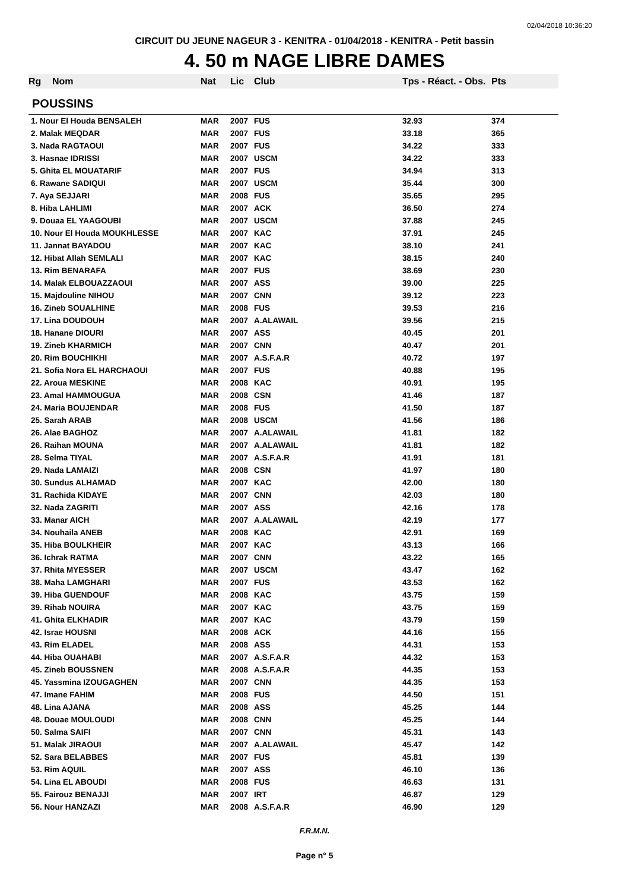02/04/2018 10:36:20
CIRCUIT DU JEUNE NAGEUR 3 - KENITRA - 01/04/2018 - KENITRA - Petit bassin
4. 50 m NAGE LIBRE DAMES
| Rg | Nom | Nat | Lic | Club | Tps - Réact. - Obs. | Pts |
| --- | --- | --- | --- | --- | --- | --- |
| POUSSINS | | | | | | |
| 1. Nour El Houda BENSALEH | | MAR | 2007 | FUS | 32.93 | 374 |
| 2. Malak MEQDAR | | MAR | 2007 | FUS | 33.18 | 365 |
| 3. Nada RAGTAOUI | | MAR | 2007 | FUS | 34.22 | 333 |
| 3. Hasnae IDRISSI | | MAR | 2007 | USCM | 34.22 | 333 |
| 5. Ghita EL MOUATARIF | | MAR | 2007 | FUS | 34.94 | 313 |
| 6. Rawane SADIQUI | | MAR | 2007 | USCM | 35.44 | 300 |
| 7. Aya SEJJARI | | MAR | 2008 | FUS | 35.65 | 295 |
| 8. Hiba LAHLIMI | | MAR | 2007 | ACK | 36.50 | 274 |
| 9. Douaa EL YAAGOUBI | | MAR | 2007 | USCM | 37.88 | 245 |
| 10. Nour El Houda MOUKHLESSE | | MAR | 2007 | KAC | 37.91 | 245 |
| 11. Jannat BAYADOU | | MAR | 2007 | KAC | 38.10 | 241 |
| 12. Hibat Allah SEMLALI | | MAR | 2007 | KAC | 38.15 | 240 |
| 13. Rim BENARAFA | | MAR | 2007 | FUS | 38.69 | 230 |
| 14. Malak ELBOUAZZAOUI | | MAR | 2007 | ASS | 39.00 | 225 |
| 15. Majdouline NIHOU | | MAR | 2007 | CNN | 39.12 | 223 |
| 16. Zineb SOUALHINE | | MAR | 2008 | FUS | 39.53 | 216 |
| 17. Lina DOUDOUH | | MAR | 2007 | A.ALAWAIL | 39.56 | 215 |
| 18. Hanane DIOURI | | MAR | 2007 | ASS | 40.45 | 201 |
| 19. Zineb KHARMICH | | MAR | 2007 | CNN | 40.47 | 201 |
| 20. Rim BOUCHIKHI | | MAR | 2007 | A.S.F.A.R | 40.72 | 197 |
| 21. Sofia Nora EL HARCHAOUI | | MAR | 2007 | FUS | 40.88 | 195 |
| 22. Aroua MESKINE | | MAR | 2008 | KAC | 40.91 | 195 |
| 23. Amal HAMMOUGUA | | MAR | 2008 | CSN | 41.46 | 187 |
| 24. Maria BOUJENDAR | | MAR | 2008 | FUS | 41.50 | 187 |
| 25. Sarah ARAB | | MAR | 2008 | USCM | 41.56 | 186 |
| 26. Alae BAGHOZ | | MAR | 2007 | A.ALAWAIL | 41.81 | 182 |
| 26. Raihan MOUNA | | MAR | 2007 | A.ALAWAIL | 41.81 | 182 |
| 28. Selma TIYAL | | MAR | 2007 | A.S.F.A.R | 41.91 | 181 |
| 29. Nada LAMAIZI | | MAR | 2008 | CSN | 41.97 | 180 |
| 30. Sundus ALHAMAD | | MAR | 2007 | KAC | 42.00 | 180 |
| 31. Rachida KIDAYE | | MAR | 2007 | CNN | 42.03 | 180 |
| 32. Nada ZAGRITI | | MAR | 2007 | ASS | 42.16 | 178 |
| 33. Manar AICH | | MAR | 2007 | A.ALAWAIL | 42.19 | 177 |
| 34. Nouhaila ANEB | | MAR | 2008 | KAC | 42.91 | 169 |
| 35. Hiba BOULKHEIR | | MAR | 2007 | KAC | 43.13 | 166 |
| 36. Ichrak RATMA | | MAR | 2007 | CNN | 43.22 | 165 |
| 37. Rhita MYESSER | | MAR | 2007 | USCM | 43.47 | 162 |
| 38. Maha LAMGHARI | | MAR | 2007 | FUS | 43.53 | 162 |
| 39. Hiba GUENDOUF | | MAR | 2008 | KAC | 43.75 | 159 |
| 39. Rihab NOUIRA | | MAR | 2007 | KAC | 43.75 | 159 |
| 41. Ghita ELKHADIR | | MAR | 2007 | KAC | 43.79 | 159 |
| 42. Israe HOUSNI | | MAR | 2008 | ACK | 44.16 | 155 |
| 43. Rim ELADEL | | MAR | 2008 | ASS | 44.31 | 153 |
| 44. Hiba OUAHABI | | MAR | 2007 | A.S.F.A.R | 44.32 | 153 |
| 45. Zineb BOUSSNEN | | MAR | 2008 | A.S.F.A.R | 44.35 | 153 |
| 45. Yassmina IZOUGAGHEN | | MAR | 2007 | CNN | 44.35 | 153 |
| 47. Imane FAHIM | | MAR | 2008 | FUS | 44.50 | 151 |
| 48. Lina AJANA | | MAR | 2008 | ASS | 45.25 | 144 |
| 48. Douae MOULOUDI | | MAR | 2008 | CNN | 45.25 | 144 |
| 50. Salma SAIFI | | MAR | 2007 | CNN | 45.31 | 143 |
| 51. Malak JIRAOUI | | MAR | 2007 | A.ALAWAIL | 45.47 | 142 |
| 52. Sara BELABBES | | MAR | 2007 | FUS | 45.81 | 139 |
| 53. Rim AQUIL | | MAR | 2007 | ASS | 46.10 | 136 |
| 54. Lina EL ABOUDI | | MAR | 2008 | FUS | 46.63 | 131 |
| 55. Fairouz BENAJJI | | MAR | 2007 | IRT | 46.87 | 129 |
| 56. Nour HANZAZI | | MAR | 2008 | A.S.F.A.R | 46.90 | 129 |
F.R.M.N.
Page n° 5